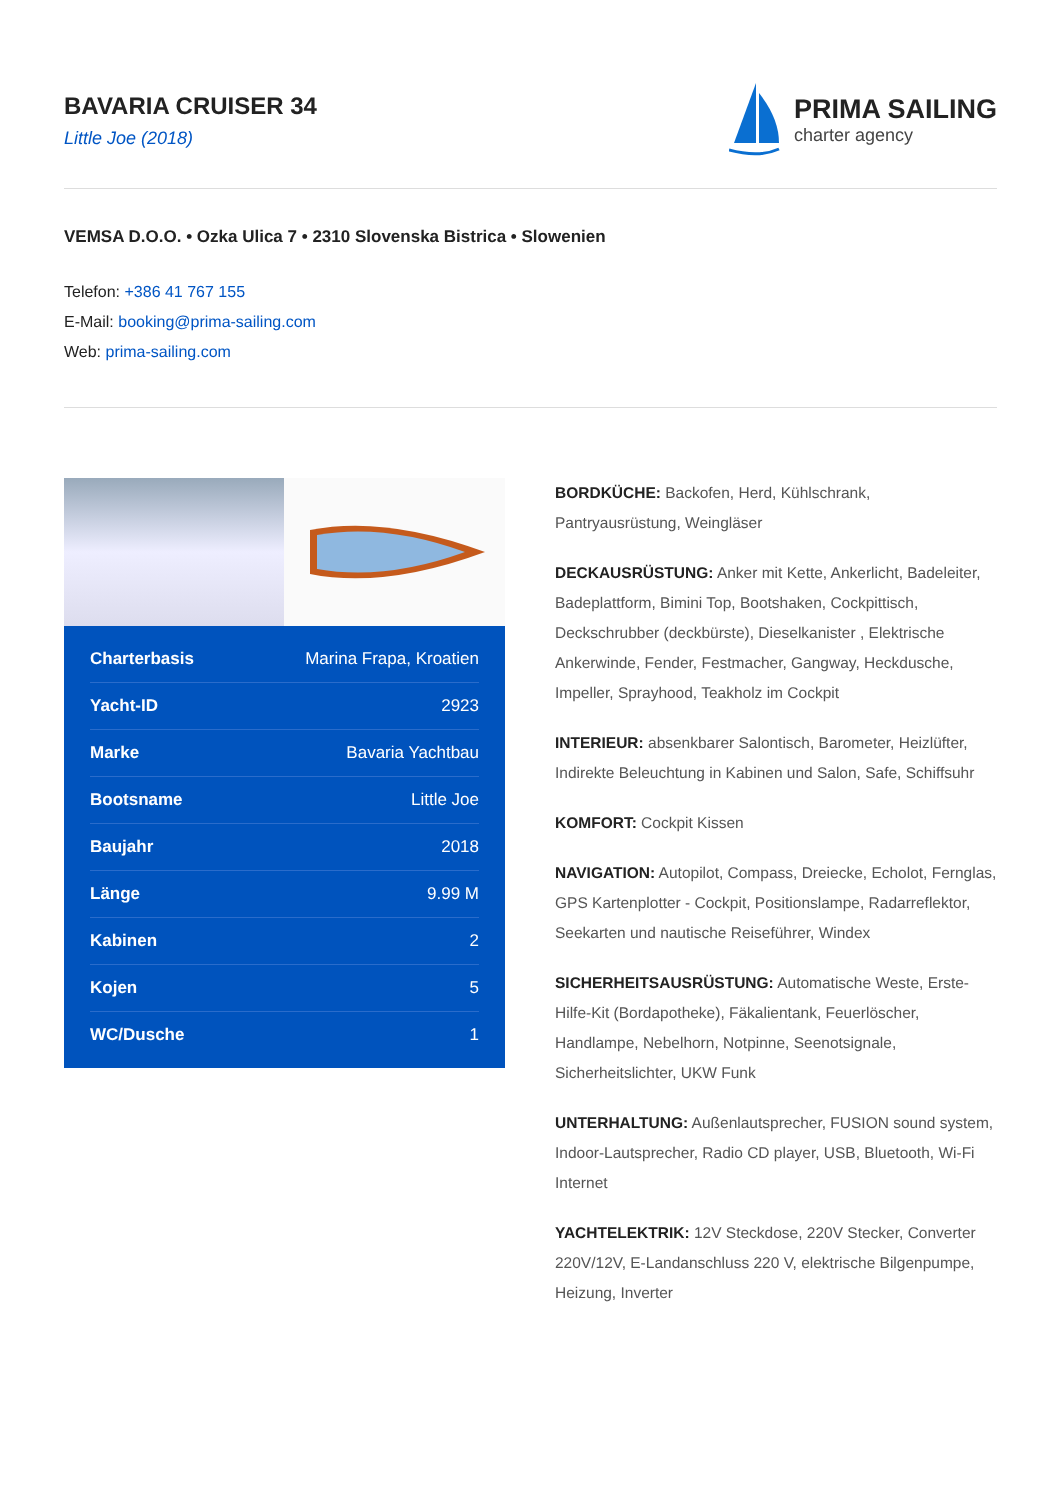BAVARIA CRUISER 34
Little Joe (2018)
PRIMA SAILING
charter agency
VEMSA D.O.O. • Ozka Ulica 7 • 2310 Slovenska Bistrica • Slowenien
Telefon: +386 41 767 155
E-Mail: booking@prima-sailing.com
Web: prima-sailing.com
| Charterbasis | Marina Frapa, Kroatien |
| Yacht-ID | 2923 |
| Marke | Bavaria Yachtbau |
| Bootsname | Little Joe |
| Baujahr | 2018 |
| Länge | 9.99 M |
| Kabinen | 2 |
| Kojen | 5 |
| WC/Dusche | 1 |
BORDKÜCHE: Backofen, Herd, Kühlschrank, Pantryausrüstung, Weingläser
DECKAUSRÜSTUNG: Anker mit Kette, Ankerlicht, Badeleiter, Badeplattform, Bimini Top, Bootshaken, Cockpittisch, Deckschrubber (deckbürste), Dieselkanister , Elektrische Ankerwinde, Fender, Festmacher, Gangway, Heckdusche, Impeller, Sprayhood, Teakholz im Cockpit
INTERIEUR: absenkbarer Salontisch, Barometer, Heizlüfter, Indirekte Beleuchtung in Kabinen und Salon, Safe, Schiffsuhr
KOMFORT: Cockpit Kissen
NAVIGATION: Autopilot, Compass, Dreiecke, Echolot, Fernglas, GPS Kartenplotter - Cockpit, Positionslampe, Radarreflektor, Seekarten und nautische Reiseführer, Windex
SICHERHEITSAUSRÜSTUNG: Automatische Weste, Erste-Hilfe-Kit (Bordapotheke), Fäkalientank, Feuerlöscher, Handlampe, Nebelhorn, Notpinne, Seenotsignale, Sicherheitslichter, UKW Funk
UNTERHALTUNG: Außenlautsprecher, FUSION sound system, Indoor-Lautsprecher, Radio CD player, USB, Bluetooth, Wi-Fi Internet
YACHTELEKTRIK: 12V Steckdose, 220V Stecker, Converter 220V/12V, E-Landanschluss 220 V, elektrische Bilgenpumpe, Heizung, Inverter